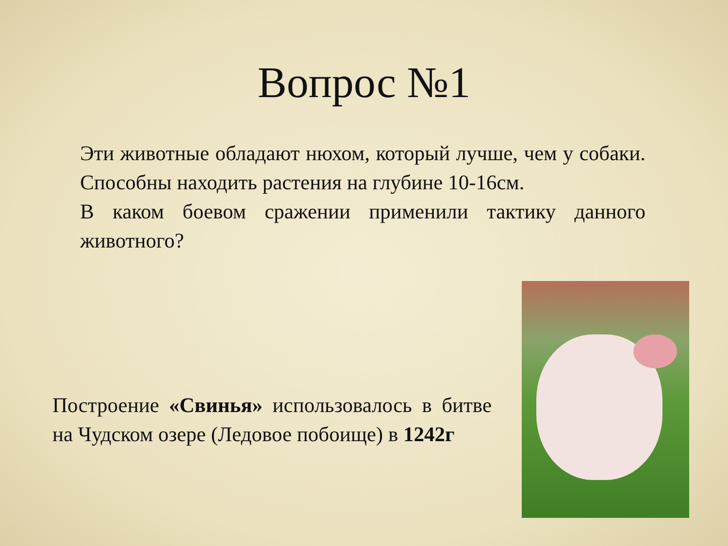Вопрос №1
Эти животные обладают нюхом, который лучше, чем у собаки. Способны находить растения на глубине 10-16см.
В каком боевом сражении применили тактику данного животного?
Построение «Свинья» использовалось в битве на Чудском озере (Ледовое побоище) в 1242г